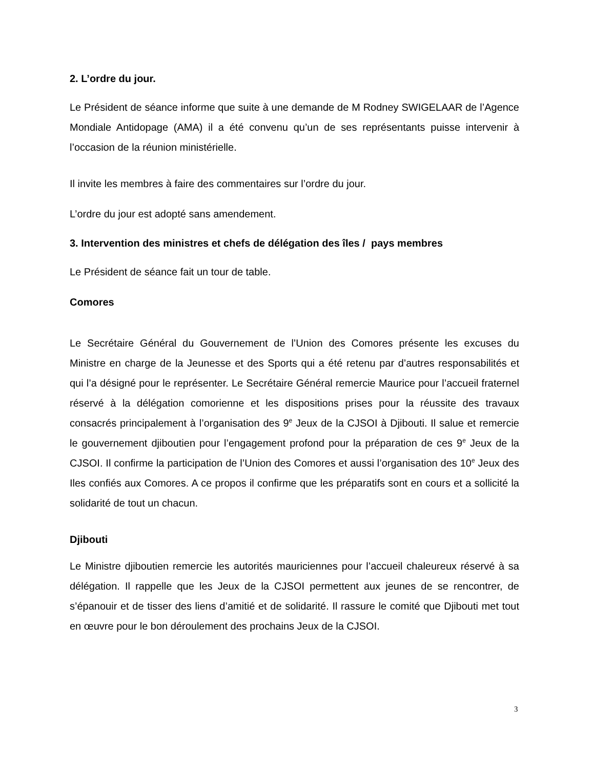2. L’ordre du jour.
Le Président de séance informe que suite à une demande de M Rodney SWIGELAAR de l’Agence Mondiale Antidopage (AMA) il a été convenu qu’un de ses représentants puisse intervenir à l’occasion de la réunion ministérielle.
Il invite les membres à faire des commentaires sur l’ordre du jour.
L’ordre du jour est adopté sans amendement.
3. Intervention des ministres et chefs de délégation des îles / pays membres
Le Président de séance fait un tour de table.
Comores
Le Secrétaire Général du Gouvernement de l’Union des Comores présente les excuses du Ministre en charge de la Jeunesse et des Sports qui a été retenu par d’autres responsabilités et qui l’a désigné pour le représenter. Le Secrétaire Général remercie Maurice pour l’accueil fraternel réservé à la délégation comorienne et les dispositions prises pour la réussite des travaux consacrés principalement à l’organisation des 9<sup>e</sup> Jeux de la CJSOI à Djibouti. Il salue et remercie le gouvernement djiboutien pour l’engagement profond pour la préparation de ces 9<sup>e</sup> Jeux de la CJSOI. Il confirme la participation de l’Union des Comores et aussi l’organisation des 10<sup>e</sup> Jeux des Iles confiés aux Comores. A ce propos il confirme que les préparatifs sont en cours et a sollicité la solidarité de tout un chacun.
Djibouti
Le Ministre djiboutien remercie les autorités mauriciennes pour l’accueil chaleureux réservé à sa délégation. Il rappelle que les Jeux de la CJSOI permettent aux jeunes de se rencontrer, de s’épanouir et de tisser des liens d’amitié et de solidarité. Il rassure le comité que Djibouti met tout en œuvre pour le bon déroulement des prochains Jeux de la CJSOI.
3